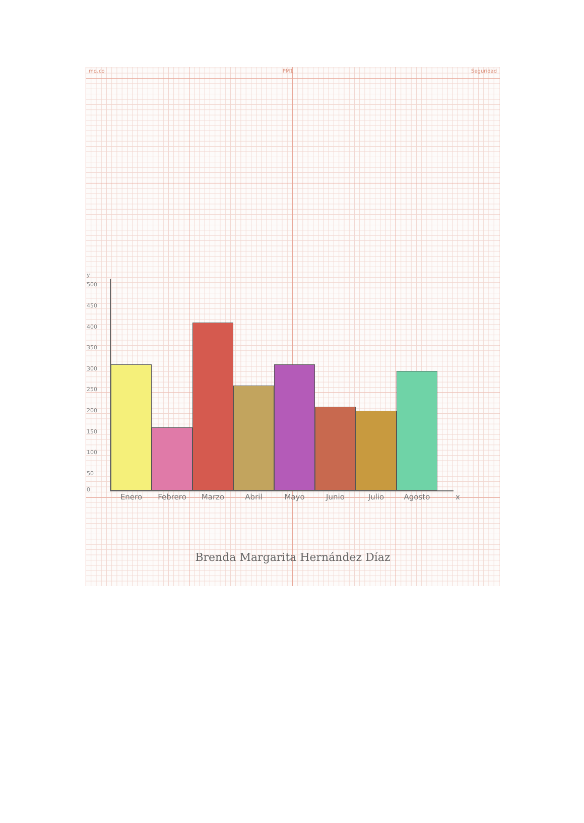moɹco PM1 Seguridad
y
500
450
400
350
300
250
200
150
100
50
0
Enero Febrero Marzo Abril Mayo Junio Julio Agosto x
Brenda Margarita Hernández Díaz